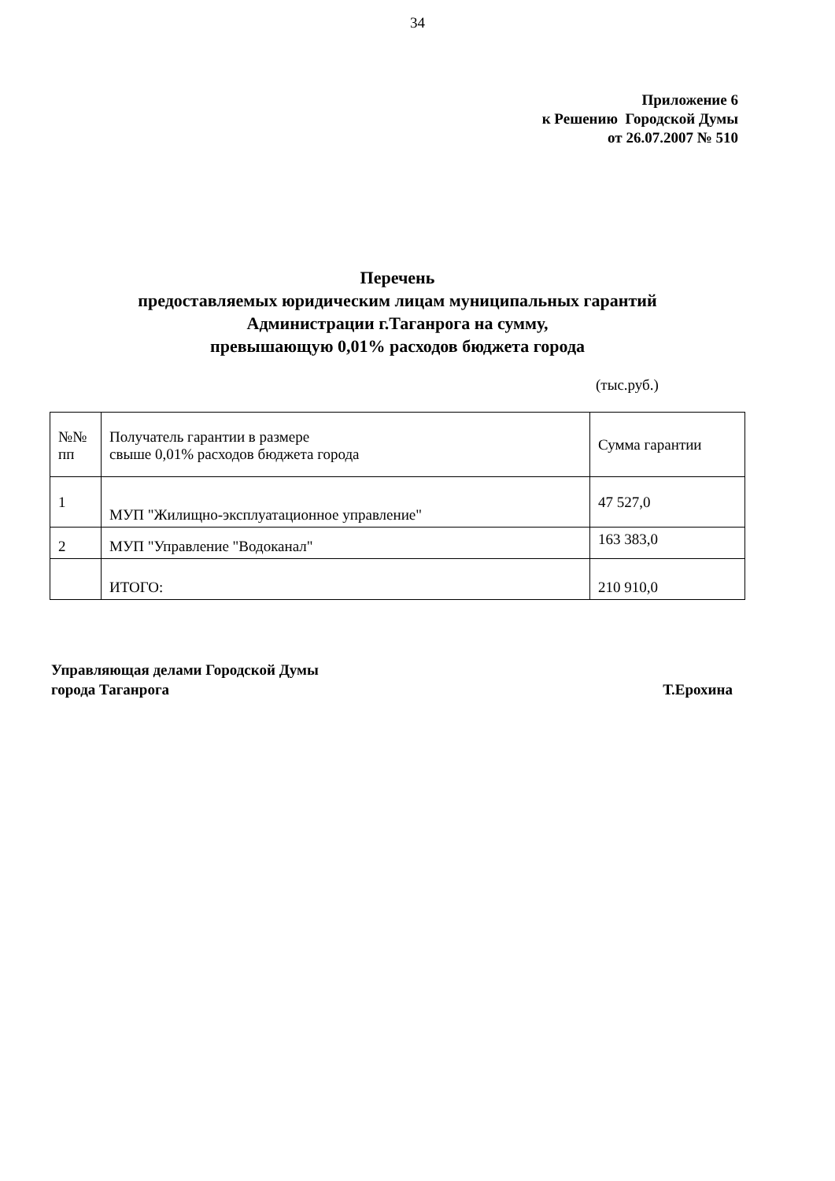34
Приложение 6
к Решению Городской Думы
от 26.07.2007 № 510
Перечень
предоставляемых юридическим лицам муниципальных гарантий
Администрации г.Таганрога на сумму,
превышающую 0,01% расходов бюджета города
(тыс.руб.)
| №№ пп | Получатель гарантии в размере свыше 0,01% расходов бюджета города | Сумма гарантии |
| --- | --- | --- |
| 1 | МУП "Жилищно-эксплуатационное управление" | 47 527,0 |
| 2 | МУП "Управление "Водоканал" | 163 383,0 |
| | ИТОГО: | 210 910,0 |
Управляющая делами Городской Думы
города Таганрога Т.Ерохина